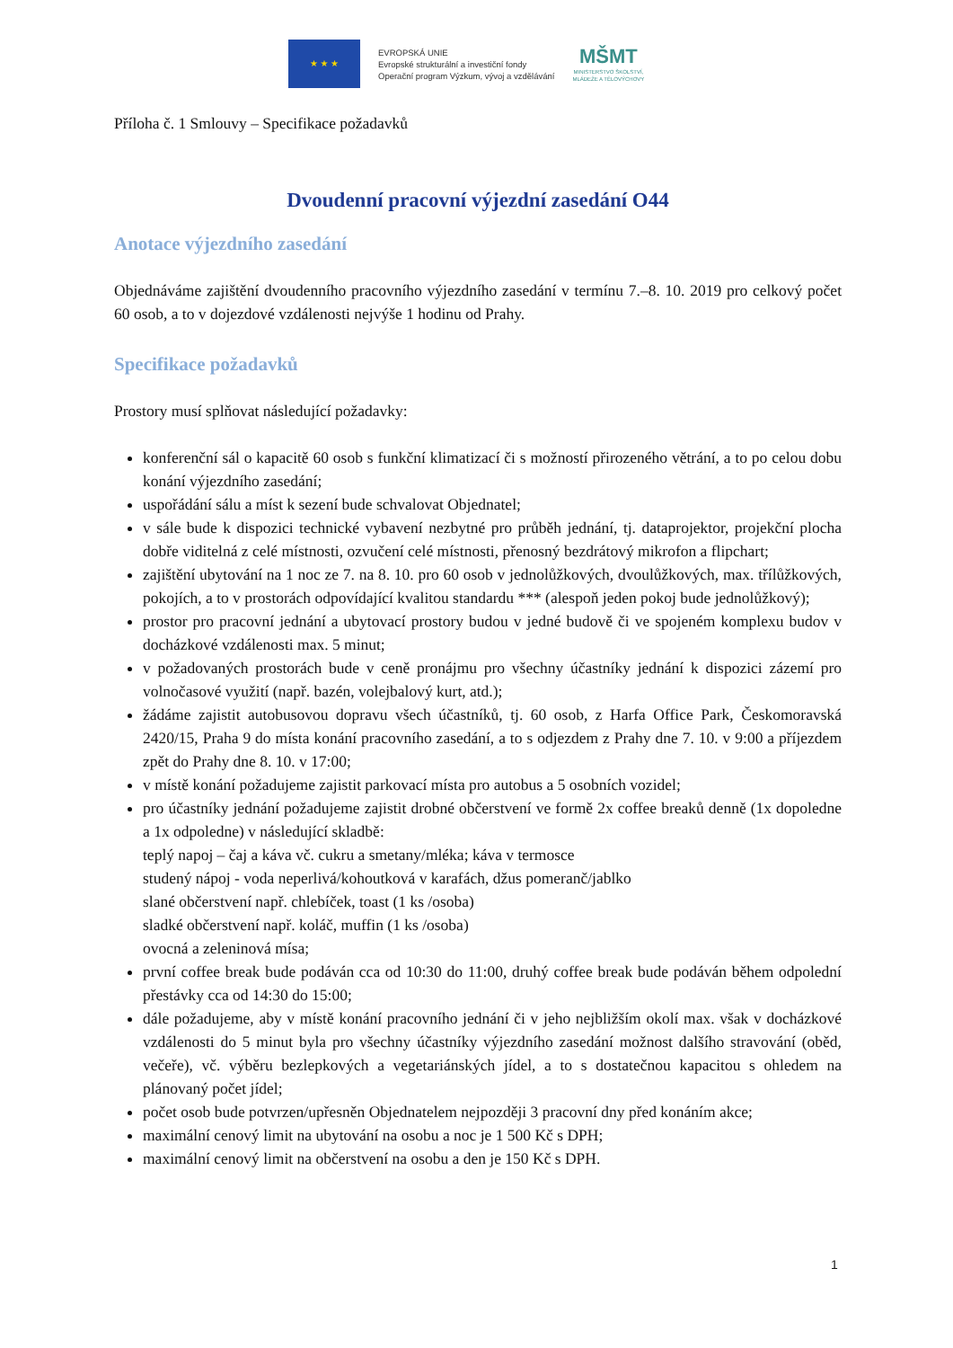★ ★ ★
EVROPSKÁ UNIE
Evropské strukturální a investiční fondy
Operační program Výzkum, vývoj a vzdělávání
MŠMT
MINISTERSTVO ŠKOLSTVÍ,
MLÁDEŽE A TĚLOVÝCHOVY
Příloha č. 1 Smlouvy – Specifikace požadavků
Dvoudenní pracovní výjezdní zasedání O44
Anotace výjezdního zasedání
Objednáváme zajištění dvoudenního pracovního výjezdního zasedání v termínu 7.–8. 10. 2019 pro celkový počet 60 osob, a to v dojezdové vzdálenosti nejvýše 1 hodinu od Prahy.
Specifikace požadavků
Prostory musí splňovat následující požadavky:
konferenční sál o kapacitě 60 osob s funkční klimatizací či s možností přirozeného větrání, a to po celou dobu konání výjezdního zasedání;
uspořádání sálu a míst k sezení bude schvalovat Objednatel;
v sále bude k dispozici technické vybavení nezbytné pro průběh jednání, tj. dataprojektor, projekční plocha dobře viditelná z celé místnosti, ozvučení celé místnosti, přenosný bezdrátový mikrofon a flipchart;
zajištění ubytování na 1 noc ze 7. na 8. 10. pro 60 osob v jednolůžkových, dvoulůžkových, max. třílůžkových, pokojích, a to v prostorách odpovídající kvalitou standardu *** (alespoň jeden pokoj bude jednolůžkový);
prostor pro pracovní jednání a ubytovací prostory budou v jedné budově či ve spojeném komplexu budov v docházkové vzdálenosti max. 5 minut;
v požadovaných prostorách bude v ceně pronájmu pro všechny účastníky jednání k dispozici zázemí pro volnočasové využití (např. bazén, volejbalový kurt, atd.);
žádáme zajistit autobusovou dopravu všech účastníků, tj. 60 osob, z Harfa Office Park, Českomoravská 2420/15, Praha 9 do místa konání pracovního zasedání, a to s odjezdem z Prahy dne 7. 10. v 9:00 a příjezdem zpět do Prahy dne 8. 10. v 17:00;
v místě konání požadujeme zajistit parkovací místa pro autobus a 5 osobních vozidel;
pro účastníky jednání požadujeme zajistit drobné občerstvení ve formě 2x coffee breaků denně (1x dopoledne a 1x odpoledne) v následující skladbě:
teplý napoj – čaj a káva vč. cukru a smetany/mléka; káva v termosce
studený nápoj - voda neperlivá/kohoutková v karafách, džus pomeranč/jablko
slané občerstvení např. chlebíček, toast (1 ks /osoba)
sladké občerstvení např. koláč, muffin (1 ks /osoba)
ovocná a zeleninová mísa;
první coffee break bude podáván cca od 10:30 do 11:00, druhý coffee break bude podáván během odpolední přestávky cca od 14:30 do 15:00;
dále požadujeme, aby v místě konání pracovního jednání či v jeho nejbližším okolí max. však v docházkové vzdálenosti do 5 minut byla pro všechny účastníky výjezdního zasedání možnost dalšího stravování (oběd, večeře), vč. výběru bezlepkových a vegetariánských jídel, a to s dostatečnou kapacitou s ohledem na plánovaný počet jídel;
počet osob bude potvrzen/upřesněn Objednatelem nejpozději 3 pracovní dny před konáním akce;
maximální cenový limit na ubytování na osobu a noc je 1 500 Kč s DPH;
maximální cenový limit na občerstvení na osobu a den je 150 Kč s DPH.
1